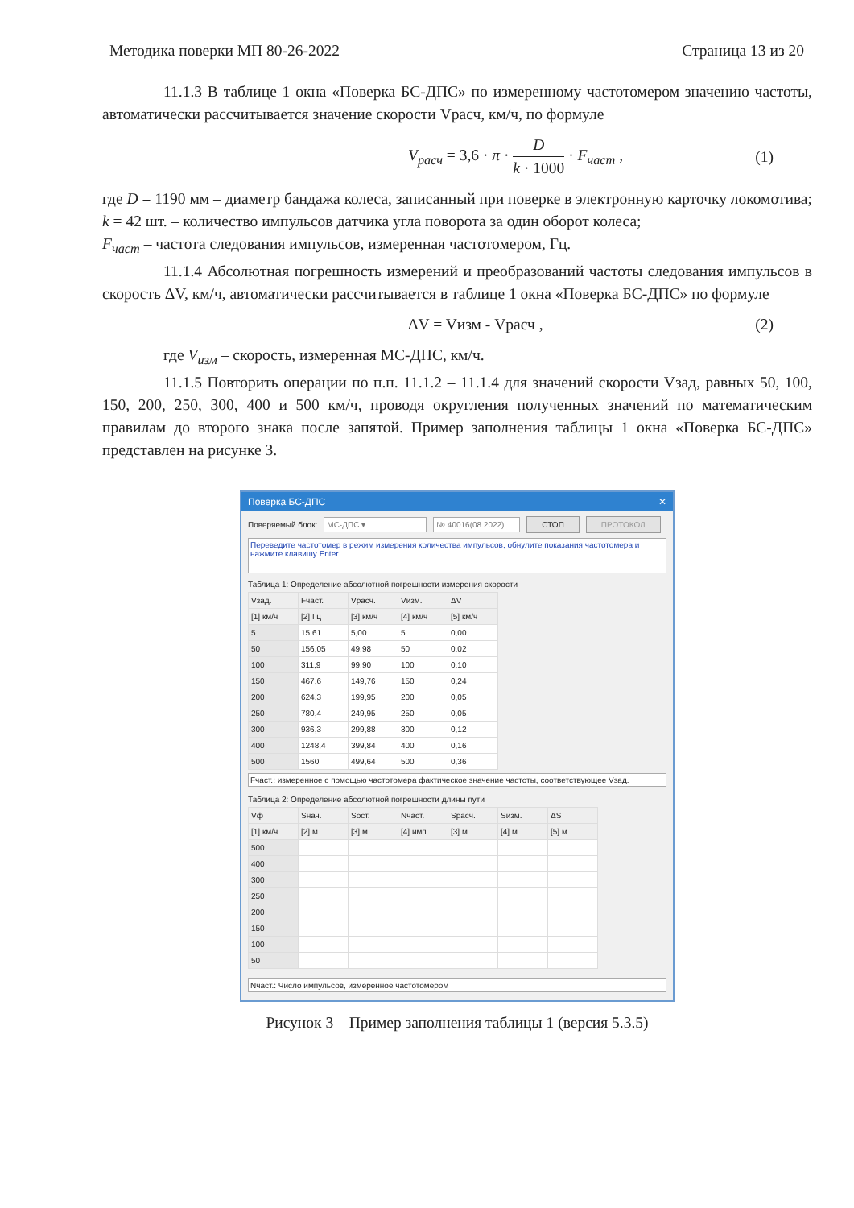Методика поверки МП 80-26-2022 Страница 13 из 20
11.1.3 В таблице 1 окна «Поверка БС-ДПС» по измеренному частотомером значению частоты, автоматически рассчитывается значение скорости Vрасч, км/ч, по формуле
V<sub>расч</sub> = 3,6 · π · D k · 1000 · F<sub>част</sub> , (1)
где D = 1190 мм – диаметр бандажа колеса, записанный при поверке в электронную карточку локомотива;
k = 42 шт. – количество импульсов датчика угла поворота за один оборот колеса;
F<sub>част</sub> – частота следования импульсов, измеренная частотомером, Гц.
11.1.4 Абсолютная погрешность измерений и преобразований частоты следования импульсов в скорость ΔV, км/ч, автоматически рассчитывается в таблице 1 окна «Поверка БС-ДПС» по формуле
ΔV = Vизм - Vрасч , (2)
где V<sub>изм</sub> – скорость, измеренная МС-ДПС, км/ч.
11.1.5 Повторить операции по п.п. 11.1.2 – 11.1.4 для значений скорости Vзад, равных 50, 100, 150, 200, 250, 300, 400 и 500 км/ч, проводя округления полученных значений по математическим правилам до второго знака после запятой. Пример заполнения таблицы 1 окна «Поверка БС-ДПС» представлен на рисунке 3.
Поверка БС-ДПС ✕
Поверяемый блок: МС-ДПС ▾ № 40016(08.2022) СТОП ПРОТОКОЛ
Переведите частотомер в режим измерения количества импульсов, обнулите показания частотомера и нажмите клавишу Enter
Таблица 1: Определение абсолютной погрешности измерения скорости
| Vзад. | Fчаст. | Vрасч. | Vизм. | ΔV |
| --- | --- | --- | --- | --- |
| [1] км/ч | [2] Гц | [3] км/ч | [4] км/ч | [5] км/ч |
| 5 | 15,61 | 5,00 | 5 | 0,00 |
| 50 | 156,05 | 49,98 | 50 | 0,02 |
| 100 | 311,9 | 99,90 | 100 | 0,10 |
| 150 | 467,6 | 149,76 | 150 | 0,24 |
| 200 | 624,3 | 199,95 | 200 | 0,05 |
| 250 | 780,4 | 249,95 | 250 | 0,05 |
| 300 | 936,3 | 299,88 | 300 | 0,12 |
| 400 | 1248,4 | 399,84 | 400 | 0,16 |
| 500 | 1560 | 499,64 | 500 | 0,36 |
Fчаст.: измеренное с помощью частотомера фактическое значение частоты, соответствующее Vзад.
Таблица 2: Определение абсолютной погрешности длины пути
| Vф | Sнач. | Sост. | Nчаст. | Sрасч. | Sизм. | ΔS |
| --- | --- | --- | --- | --- | --- | --- |
| [1] км/ч | [2] м | [3] м | [4] имп. | [3] м | [4] м | [5] м |
| 500 | | | | | | |
| 400 | | | | | | |
| 300 | | | | | | |
| 250 | | | | | | |
| 200 | | | | | | |
| 150 | | | | | | |
| 100 | | | | | | |
| 50 | | | | | | |
Nчаст.: Число импульсов, измеренное частотомером
Рисунок 3 – Пример заполнения таблицы 1 (версия 5.3.5)